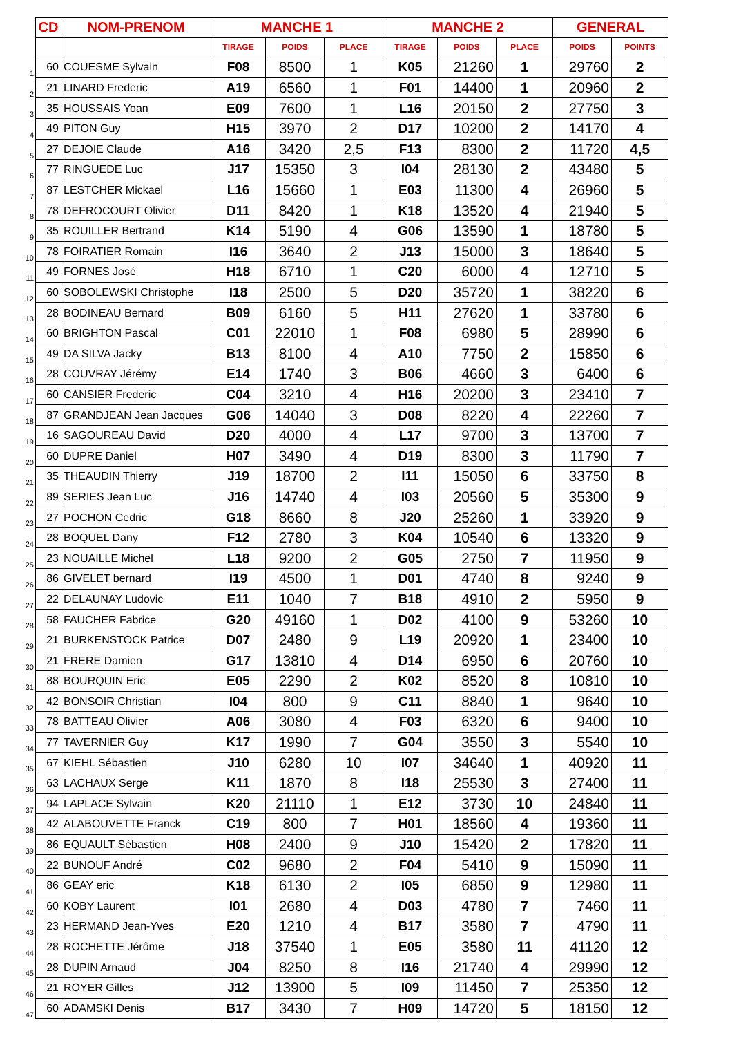| | CD | NOM-PRENOM | MANCHE 1 | | | MANCHE 2 | | | GENERAL | |
| | | | TIRAGE | POIDS | PLACE | TIRAGE | POIDS | PLACE | POIDS | POINTS |
| 1 | 60 | COUESME Sylvain | F08 | 8500 | 1 | K05 | 21260 | 1 | 29760 | 2 |
| 2 | 21 | LINARD Frederic | A19 | 6560 | 1 | F01 | 14400 | 1 | 20960 | 2 |
| 3 | 35 | HOUSSAIS Yoan | E09 | 7600 | 1 | L16 | 20150 | 2 | 27750 | 3 |
| 4 | 49 | PITON Guy | H15 | 3970 | 2 | D17 | 10200 | 2 | 14170 | 4 |
| 5 | 27 | DEJOIE Claude | A16 | 3420 | 2,5 | F13 | 8300 | 2 | 11720 | 4,5 |
| 6 | 77 | RINGUEDE Luc | J17 | 15350 | 3 | I04 | 28130 | 2 | 43480 | 5 |
| 7 | 87 | LESTCHER Mickael | L16 | 15660 | 1 | E03 | 11300 | 4 | 26960 | 5 |
| 8 | 78 | DEFROCOURT Olivier | D11 | 8420 | 1 | K18 | 13520 | 4 | 21940 | 5 |
| 9 | 35 | ROUILLER Bertrand | K14 | 5190 | 4 | G06 | 13590 | 1 | 18780 | 5 |
| 10 | 78 | FOIRATIER Romain | I16 | 3640 | 2 | J13 | 15000 | 3 | 18640 | 5 |
| 11 | 49 | FORNES José | H18 | 6710 | 1 | C20 | 6000 | 4 | 12710 | 5 |
| 12 | 60 | SOBOLEWSKI Christophe | I18 | 2500 | 5 | D20 | 35720 | 1 | 38220 | 6 |
| 13 | 28 | BODINEAU Bernard | B09 | 6160 | 5 | H11 | 27620 | 1 | 33780 | 6 |
| 14 | 60 | BRIGHTON Pascal | C01 | 22010 | 1 | F08 | 6980 | 5 | 28990 | 6 |
| 15 | 49 | DA SILVA Jacky | B13 | 8100 | 4 | A10 | 7750 | 2 | 15850 | 6 |
| 16 | 28 | COUVRAY Jérémy | E14 | 1740 | 3 | B06 | 4660 | 3 | 6400 | 6 |
| 17 | 60 | CANSIER Frederic | C04 | 3210 | 4 | H16 | 20200 | 3 | 23410 | 7 |
| 18 | 87 | GRANDJEAN Jean Jacques | G06 | 14040 | 3 | D08 | 8220 | 4 | 22260 | 7 |
| 19 | 16 | SAGOUREAU David | D20 | 4000 | 4 | L17 | 9700 | 3 | 13700 | 7 |
| 20 | 60 | DUPRE Daniel | H07 | 3490 | 4 | D19 | 8300 | 3 | 11790 | 7 |
| 21 | 35 | THEAUDIN Thierry | J19 | 18700 | 2 | I11 | 15050 | 6 | 33750 | 8 |
| 22 | 89 | SERIES Jean Luc | J16 | 14740 | 4 | I03 | 20560 | 5 | 35300 | 9 |
| 23 | 27 | POCHON Cedric | G18 | 8660 | 8 | J20 | 25260 | 1 | 33920 | 9 |
| 24 | 28 | BOQUEL Dany | F12 | 2780 | 3 | K04 | 10540 | 6 | 13320 | 9 |
| 25 | 23 | NOUAILLE Michel | L18 | 9200 | 2 | G05 | 2750 | 7 | 11950 | 9 |
| 26 | 86 | GIVELET bernard | I19 | 4500 | 1 | D01 | 4740 | 8 | 9240 | 9 |
| 27 | 22 | DELAUNAY Ludovic | E11 | 1040 | 7 | B18 | 4910 | 2 | 5950 | 9 |
| 28 | 58 | FAUCHER Fabrice | G20 | 49160 | 1 | D02 | 4100 | 9 | 53260 | 10 |
| 29 | 21 | BURKENSTOCK Patrice | D07 | 2480 | 9 | L19 | 20920 | 1 | 23400 | 10 |
| 30 | 21 | FRERE Damien | G17 | 13810 | 4 | D14 | 6950 | 6 | 20760 | 10 |
| 31 | 88 | BOURQUIN Eric | E05 | 2290 | 2 | K02 | 8520 | 8 | 10810 | 10 |
| 32 | 42 | BONSOIR Christian | I04 | 800 | 9 | C11 | 8840 | 1 | 9640 | 10 |
| 33 | 78 | BATTEAU Olivier | A06 | 3080 | 4 | F03 | 6320 | 6 | 9400 | 10 |
| 34 | 77 | TAVERNIER Guy | K17 | 1990 | 7 | G04 | 3550 | 3 | 5540 | 10 |
| 35 | 67 | KIEHL Sébastien | J10 | 6280 | 10 | I07 | 34640 | 1 | 40920 | 11 |
| 36 | 63 | LACHAUX Serge | K11 | 1870 | 8 | I18 | 25530 | 3 | 27400 | 11 |
| 37 | 94 | LAPLACE Sylvain | K20 | 21110 | 1 | E12 | 3730 | 10 | 24840 | 11 |
| 38 | 42 | ALABOUVETTE Franck | C19 | 800 | 7 | H01 | 18560 | 4 | 19360 | 11 |
| 39 | 86 | EQUAULT Sébastien | H08 | 2400 | 9 | J10 | 15420 | 2 | 17820 | 11 |
| 40 | 22 | BUNOUF André | C02 | 9680 | 2 | F04 | 5410 | 9 | 15090 | 11 |
| 41 | 86 | GEAY eric | K18 | 6130 | 2 | I05 | 6850 | 9 | 12980 | 11 |
| 42 | 60 | KOBY Laurent | I01 | 2680 | 4 | D03 | 4780 | 7 | 7460 | 11 |
| 43 | 23 | HERMAND Jean-Yves | E20 | 1210 | 4 | B17 | 3580 | 7 | 4790 | 11 |
| 44 | 28 | ROCHETTE Jérôme | J18 | 37540 | 1 | E05 | 3580 | 11 | 41120 | 12 |
| 45 | 28 | DUPIN Arnaud | J04 | 8250 | 8 | I16 | 21740 | 4 | 29990 | 12 |
| 46 | 21 | ROYER Gilles | J12 | 13900 | 5 | I09 | 11450 | 7 | 25350 | 12 |
| 47 | 60 | ADAMSKI Denis | B17 | 3430 | 7 | H09 | 14720 | 5 | 18150 | 12 |